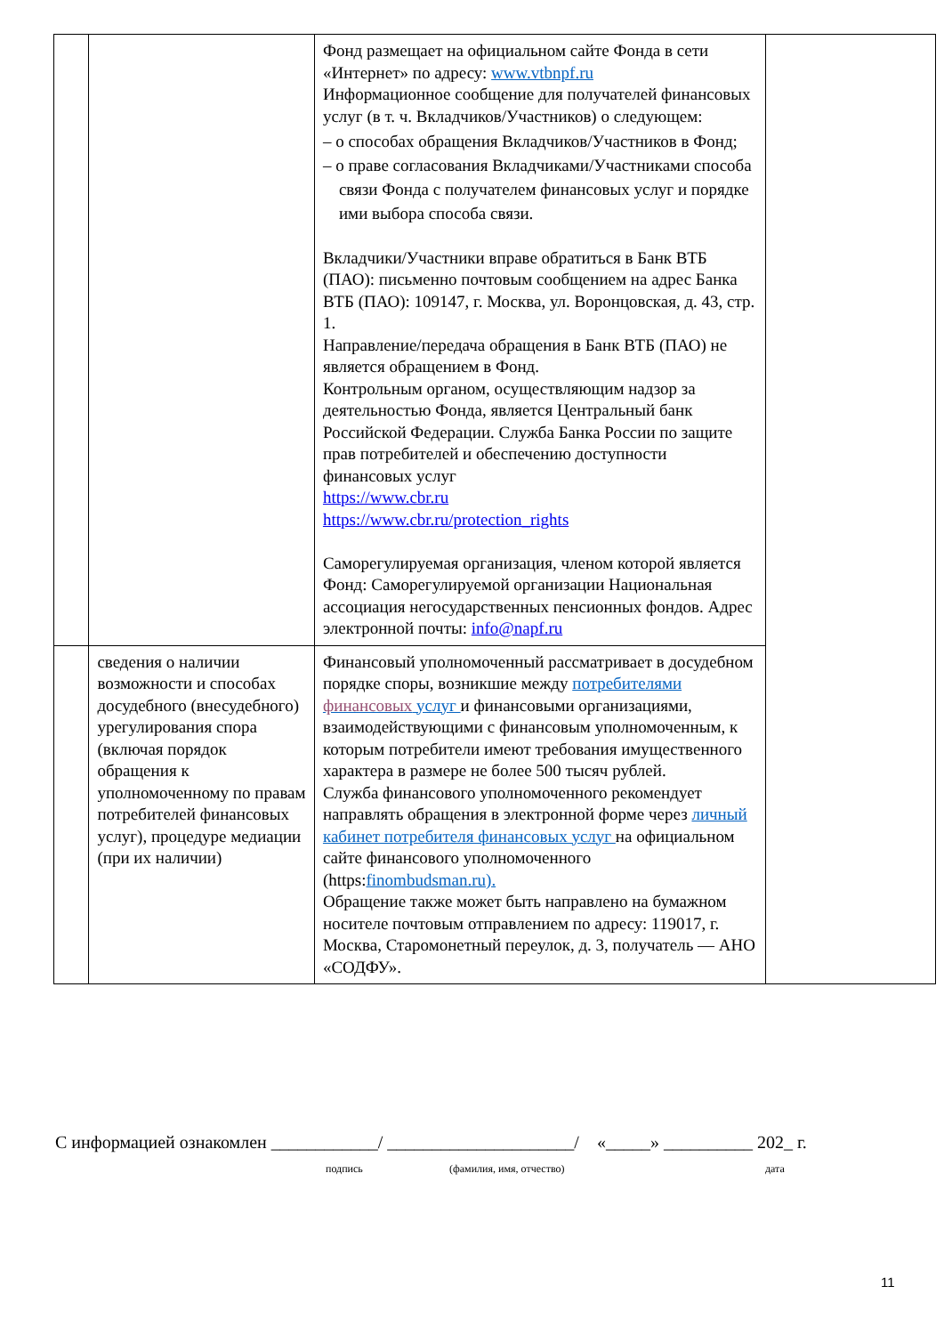| | | Фонд размещает на официальном сайте Фонда в сети «Интернет» по адресу: www.vtbnpf.ru Информационное сообщение для получателей финансовых услуг (в т. ч. Вкладчиков/Участников) о следующем: – о способах обращения Вкладчиков/Участников в Фонд; – о праве согласования Вкладчиками/Участниками способа связи Фонда с получателем финансовых услуг и порядке ими выбора способа связи. Вкладчики/Участники вправе обратиться в Банк ВТБ (ПАО): письменно почтовым сообщением на адрес Банка ВТБ (ПАО): 109147, г. Москва, ул. Воронцовская, д. 43, стр. 1. Направление/передача обращения в Банк ВТБ (ПАО) не является обращением в Фонд. Контрольным органом, осуществляющим надзор за деятельностью Фонда, является Центральный банк Российской Федерации. Служба Банка России по защите прав потребителей и обеспечению доступности финансовых услуг https://www.cbr.ru https://www.cbr.ru/protection_rights Саморегулируемая организация, членом которой является Фонд: Саморегулируемой организации Национальная ассоциация негосударственных пенсионных фондов. Адрес электронной почты: info@napf.ru | |
| | сведения о наличии возможности и способах досудебного (внесудебного) урегулирования спора (включая порядок обращения к уполномоченному по правам потребителей финансовых услуг), процедуре медиации (при их наличии) | Финансовый уполномоченный рассматривает в досудебном порядке споры, возникшие между потребителями финансовых услуг и финансовыми организациями, взаимодействующими с финансовым уполномоченным, к которым потребители имеют требования имущественного характера в размере не более 500 тысяч рублей. Служба финансового уполномоченного рекомендует направлять обращения в электронной форме через личный кабинет потребителя финансовых услуг на официальном сайте финансового уполномоченного (https: finombudsman.ru). Обращение также может быть направлено на бумажном носителе почтовым отправлением по адресу: 119017, г. Москва, Старомонетный переулок, д. 3, получатель — АНО «СОДФУ». | |
С информацией ознакомлен ____________/ _____________________/ «_____» __________ 202_ г.
подпись (фамилия, имя, отчество) дата
11